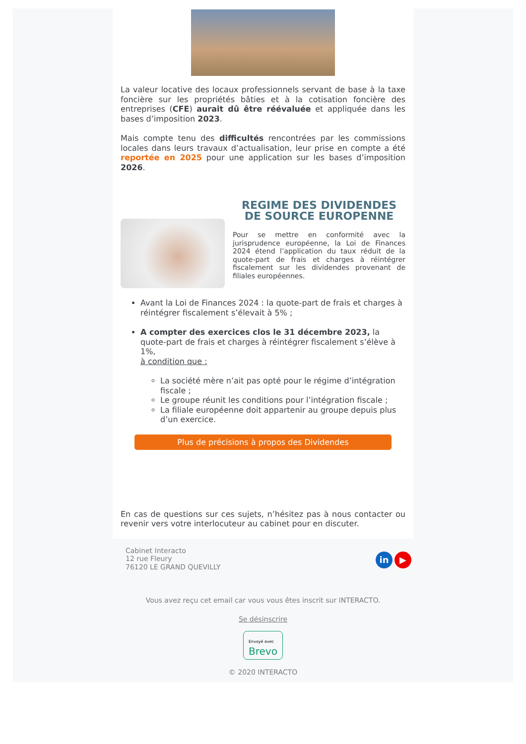La valeur locative des locaux professionnels servant de base à la taxe foncière sur les propriétés bâties et à la cotisation foncière des entreprises (CFE) aurait dû être réévaluée et appliquée dans les bases d’imposition 2023.
Mais compte tenu des difficultés rencontrées par les commissions locales dans leurs travaux d’actualisation, leur prise en compte a été reportée en 2025 pour une application sur les bases d’imposition 2026.
REGIME DES DIVIDENDES DE SOURCE EUROPENNE
Pour se mettre en conformité avec la jurisprudence européenne, la Loi de Finances 2024 étend l’application du taux réduit de la quote-part de frais et charges à réintégrer fiscalement sur les dividendes provenant de filiales européennes.
Avant la Loi de Finances 2024 : la quote-part de frais et charges à réintégrer fiscalement s’élevait à 5% ;
A compter des exercices clos le 31 décembre 2023, la quote-part de frais et charges à réintégrer fiscalement s’élève à 1%,
à condition que :
La société mère n’ait pas opté pour le régime d’intégration fiscale ;
Le groupe réunit les conditions pour l’intégration fiscale ;
La filiale européenne doit appartenir au groupe depuis plus d’un exercice.
Plus de précisions à propos des Dividendes
En cas de questions sur ces sujets, n’hésitez pas à nous contacter ou revenir vers votre interlocuteur au cabinet pour en discuter.
Cabinet Interacto
12 rue Fleury
76120 LE GRAND QUEVILLY
in ▶
Vous avez reçu cet email car vous vous êtes inscrit sur INTERACTO.
Se désinscrire
Envoyé avec
Brevo
© 2020 INTERACTO